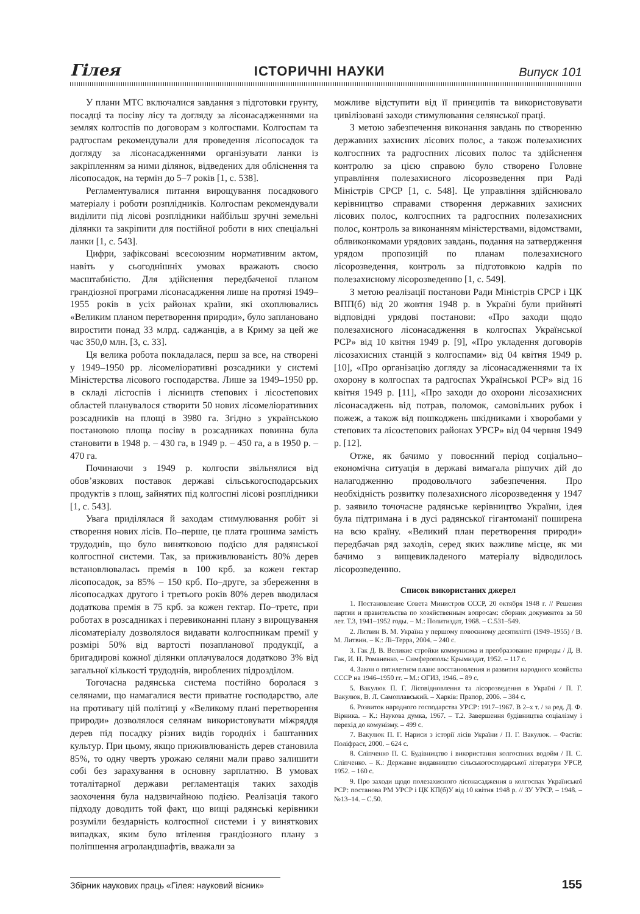Гілея ІСТОРИЧНІ НАУКИ Випуск 101
У плани МТС включалися завдання з підготовки грунту, посадці та посіву лісу та догляду за лісонасадженнями на землях колгоспів по договорам з колгоспами. Колгоспам та радгоспам рекомендували для проведення лісопосадок та догляду за лісонасадженнями організувати ланки із закріпленням за ними ділянок, відведених для обліснення та лісопосадок, на термін до 5–7 років [1, с. 538].
Регламентувалися питання вирощування посадкового матеріалу і роботи розплідників. Колгоспам рекомендували виділити під лісові розплідники найбільш зручні земельні ділянки та закріпити для постійної роботи в них спеціальні ланки [1, с. 543].
Цифри, зафіксовані всесоюзним нормативним актом, навіть у сьогоднішніх умовах вражають своєю масштабністю. Для здійснення передбаченої планом грандіозної програми лісонасадження лише на протязі 1949–1955 років в усіх районах країни, які охоплювались «Великим планом перетворення природи», було заплановано виростити понад 33 млрд. саджанців, а в Криму за цей же час 350,0 млн. [3, с. 33].
Ця велика робота покладалася, перш за все, на створені у 1949–1950 рр. лісомеліоративні розсадники у системі Міністерства лісового господарства. Лише за 1949–1950 рр. в складі лісгоспів і лісництв степових і лісостепових областей планувалося створити 50 нових лісомеліоративних розсадників на площі в 3980 га. Згідно з українською постановою площа посіву в розсадниках повинна була становити в 1948 р. – 430 га, в 1949 р. – 450 га, а в 1950 р. – 470 га.
Починаючи з 1949 р. колгоспи звільнялися від обов’язкових поставок державі сільськогосподарських продуктів з площ, зайнятих під колгоспні лісові розплідники [1, с. 543].
Увага приділялася й заходам стимулювання робіт зі створення нових лісів. По–перше, це плата грошима замість трудоднів, що було винятковою подією для радянської колгоспної системи. Так, за приживлюваність 80% дерев встановлювалась премія в 100 крб. за кожен гектар лісопосадок, за 85% – 150 крб. По–друге, за збереження в лісопосадках другого і третього років 80% дерев вводилася додаткова премія в 75 крб. за кожен гектар. По–третє, при роботах в розсадниках і перевиконанні плану з вирощування лісоматеріалу дозволялося видавати колгоспникам премії у розмірі 50% від вартості позапланової продукції, а бригадирові кожної ділянки оплачувалося додатково 3% від загальної кількості трудоднів, вироблених підрозділом.
Тогочасна радянська система постійно боролася з селянами, що намагалися вести приватне господарство, але на противагу цій політиці у «Великому плані перетворення природи» дозволялося селянам використовувати міжряддя дерев під посадку різних видів городніх і баштанних культур. При цьому, якщо приживлюваність дерев становила 85%, то одну чверть урожаю селяни мали право залишити собі без зарахування в основну зарплатню. В умовах тоталітарної держави регламентація таких заходів заохочення була надзвичайною подією. Реалізація такого підходу доводить той факт, що вищі радянські керівники розуміли бездарність колгоспної системи і у виняткових випадках, яким було втілення грандіозного плану з поліпшення агроландшафтів, вважали за
можливе відступити від її принципів та використовувати цивілізовані заходи стимулювання селянської праці.
З метою забезпечення виконання завдань по створенню державних захисних лісових полос, а також полезахисних колгоспних та радгоспних лісових полос та здійснення контролю за цією справою було створено Головне управління полезахисного лісорозведення при Раді Міністрів СРСР [1, с. 548]. Це управління здійснювало керівництво справами створення державних захисних лісових полос, колгоспних та радгоспних полезахисних полос, контроль за виконанням міністерствами, відомствами, облвиконкомами урядових завдань, подання на затвердження урядом пропозицій по планам полезахисного лісорозведення, контроль за підготовкою кадрів по полезахисному лісорозведенню [1, с. 549].
З метою реалізації постанови Ради Міністрів СРСР і ЦК ВПП(б) від 20 жовтня 1948 р. в Україні були прийняті відповідні урядові постанови: «Про заходи щодо полезахисного лісонасадження в колгоспах Української РСР» від 10 квітня 1949 р. [9], «Про укладення договорів лісозахисних станцій з колгоспами» від 04 квітня 1949 р. [10], «Про організацію догляду за лісонасадженнями та їх охорону в колгоспах та радгоспах Української РСР» від 16 квітня 1949 р. [11], «Про заходи до охорони лісозахисних лісонасаджень від потрав, поломок, самовільних рубок і пожеж, а також від пошкоджень шкідниками і хворобами у степових та лісостепових районах УРСР» від 04 червня 1949 р. [12].
Отже, як бачимо у повоєнний період соціально–економічна ситуація в державі вимагала рішучих дій до налагодженню продовольчого забезпечення. Про необхідність розвитку полезахисного лісорозведення у 1947 р. заявило точочасне радянське керівництво України, ідея була підтримана і в дусі радянської гігантоманії поширена на всю країну. «Великий план перетворення природи» передбачав ряд заходів, серед яких важливе місце, як ми бачимо з вищевикладеного матеріалу відводилось лісорозведенню.
Список використаних джерел
1. Постановление Совета Министров СССР, 20 октября 1948 г. // Решения партии и правительства по хозяйственным вопросам: сборник документов за 50 лет. Т.3, 1941–1952 годы. – М.: Политиздат, 1968. – С.531–549.
2. Литвин В. М. Україна у першому повоєнному десятилітті (1949–1955) / В. М. Литвин. – К.: Лі–Терра, 2004. – 240 с.
3. Гак Д. В. Великие стройки коммунизма и преобразование природы / Д. В. Гак, И. Н. Романенко. – Симферополь: Крымиздат, 1952. – 117 с.
4. Закон о пятилетнем плане восстановления и развития народного хозяйства СССР на 1946–1950 гг. – М.: ОГИЗ, 1946. – 89 с.
5. Вакулюк П. Г. Лісовідновлення та лісорозведення в Україні / П. Г. Вакулюк, В. Л. Самоплавський. – Харків: Прапор, 2006. – 384 с.
6. Розвиток народного господарства УРСР: 1917–1967. В 2–х т. / за ред. Д. Ф. Вірника. – К.: Наукова думка, 1967. – Т.2. Завершення будівництва соціалізму і перехід до комунізму. – 499 с.
7. Вакулюк П. Г. Нариси з історії лісів України / П. Г. Вакулюк. – Фастів: Поліфраст, 2000. – 624 с.
8. Сліпченко П. С. Будівництво і використання колгоспних водойм / П. С. Сліпченко. – К.: Державне видавництво сільськогосподарської літератури УРСР, 1952. – 160 с.
9. Про заходи щодо полезахисного лісонасадження в колгоспах Української РСР: постанова РМ УРСР і ЦК КП(б)У від 10 квітня 1948 р. // ЗУ УРСР. – 1948. – №13–14. – С.50.
Збірник наукових праць «Гілея: науковий вісник» 155